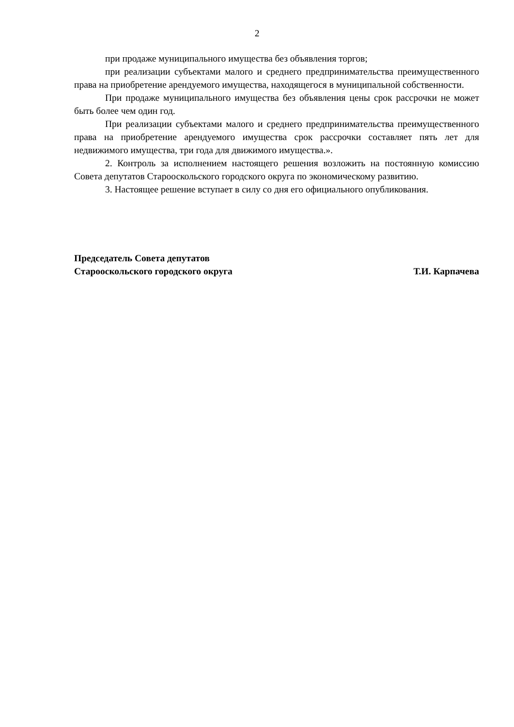2
при продаже муниципального имущества без объявления торгов;
при реализации субъектами малого и среднего предпринимательства преимущественного права на приобретение арендуемого имущества, находящегося в муниципальной собственности.
При продаже муниципального имущества без объявления цены срок рассрочки не может быть более чем один год.
При реализации субъектами малого и среднего предпринимательства преимущественного права на приобретение арендуемого имущества срок рассрочки составляет пять лет для недвижимого имущества, три года для движимого имущества.».
2. Контроль за исполнением настоящего решения возложить на постоянную комиссию Совета депутатов Старооскольского городского округа по экономическому развитию.
3. Настоящее решение вступает в силу со дня его официального опубликования.
Председатель Совета депутатов
Старооскольского городского округа
Т.И. Карпачева